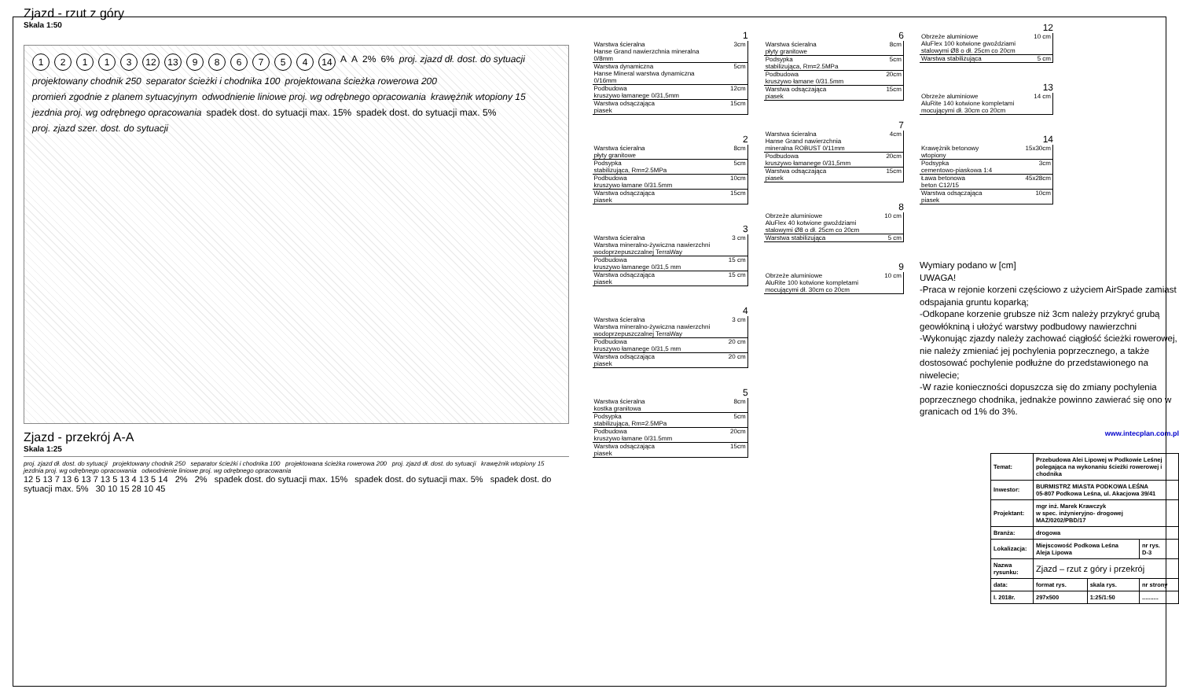Zjazd - rzut z góry
Skala 1:50
1
2
1
1
3
12
13
9
8
6
7
5
4
14
A A 2% 6% proj. zjazd dł. dost. do sytuacji projektowany chodnik 250 separator ścieżki i chodnika 100 projektowana ścieżka rowerowa 200 promień zgodnie z planem sytuacyjnym odwodnienie liniowe proj. wg odrębnego opracowania krawężnik wtopiony 15 jezdnia proj. wg odrębnego opracowania spadek dost. do sytuacji max. 15% spadek dost. do sytuacji max. 5% proj. zjazd szer. dost. do sytuacji
Zjazd - przekrój A-A
Skala 1:25
proj. zjazd dł. dost. do sytuacji projektowany chodnik 250 separator ścieżki i chodnika 100 projektowana ścieżka rowerowa 200 proj. zjazd dł. dost. do sytuacji krawężnik wtopiony 15 jezdnia proj. wg odrębnego opracowania odwodnienie liniowe proj. wg odrębnego opracowania
12 5 13 7 13 6 13 7 13 5 13 4 13 5 14 2% 2% spadek dost. do sytuacji max. 15% spadek dost. do sytuacji max. 5% spadek dost. do sytuacji max. 5% 30 10 15 28 10 45
1
| Warstwa ścieralna Hanse Grand nawierzchnia mineralna 0/8mm | 3cm |
| Warstwa dynamiczna Hanse Mineral warstwa dynamiczna 0/16mm | 5cm |
| Podbudowa kruszywo łamanege 0/31,5mm | 12cm |
| Warstwa odsączająca piasek | 15cm |
2
| Warstwa ścieralna płyty granitowe | 8cm |
| Podsypka stabilizująca, Rm=2.5MPa | 5cm |
| Podbudowa kruszywo łamane 0/31.5mm | 10cm |
| Warstwa odsączająca piasek | 15cm |
3
| Warstwa ścieralna Warstwa mineralno-żywiczna nawierzchni wodoprzepuszczalnej TerraWay | 3 cm |
| Podbudowa kruszywo łamanege 0/31,5 mm | 15 cm |
| Warstwa odsączająca piasek | 15 cm |
4
| Warstwa ścieralna Warstwa mineralno-żywiczna nawierzchni wodoprzepuszczalnej TerraWay | 3 cm |
| Podbudowa kruszywo łamanege 0/31,5 mm | 20 cm |
| Warstwa odsączająca piasek | 20 cm |
5
| Warstwa ścieralna kostka granitowa | 8cm |
| Podsypka stabilizująca, Rm=2.5MPa | 5cm |
| Podbudowa kruszywo łamane 0/31.5mm | 20cm |
| Warstwa odsączająca piasek | 15cm |
6
| Warstwa ścieralna płyty granitowe | 8cm |
| Podsypka stabilizująca, Rm=2.5MPa | 5cm |
| Podbudowa kruszywo łamane 0/31.5mm | 20cm |
| Warstwa odsączająca piasek | 15cm |
7
| Warstwa ścieralna Hanse Grand nawierzchnia mineralna ROBUST 0/11mm | 4cm |
| Podbudowa kruszywo łamanege 0/31,5mm | 20cm |
| Warstwa odsączająca piasek | 15cm |
8
| Obrzeże aluminiowe AluFlex 40 kotwione gwoździami stalowymi Ø8 o dł. 25cm co 20cm | 10 cm |
| Warstwa stabilizująca | 5 cm |
9
| Obrzeże aluminiowe AluRite 100 kotwione kompletami mocującymi dł. 30cm co 20cm | 10 cm |
12
| Obrzeże aluminiowe AluFlex 100 kotwione gwoździami stalowymi Ø8 o dł. 25cm co 20cm | 10 cm |
| Warstwa stabilizująca | 5 cm |
13
| Obrzeże aluminiowe AluRite 140 kotwione kompletami mocującymi dł. 30cm co 20cm | 14 cm |
14
| Krawężnik betonowy wtopiony | 15x30cm |
| Podsypka cementowo-piaskowa 1:4 | 3cm |
| Ława betonowa beton C12/15 | 45x28cm |
| Warstwa odsączająca piasek | 10cm |
Wymiary podano w [cm]
UWAGA!
-Praca w rejonie korzeni częściowo z użyciem AirSpade zamiast odspajania gruntu koparką;
-Odkopane korzenie grubsze niż 3cm należy przykryć grubą geowłókniną i ułożyć warstwy podbudowy nawierzchni
-Wykonując zjazdy należy zachować ciągłość ścieżki rowerowej, nie należy zmieniać jej pochylenia poprzecznego, a także dostosować pochylenie podłużne do przedstawionego na niwelecie;
-W razie konieczności dopuszcza się do zmiany pochylenia poprzecznego chodnika, jednakże powinno zawierać się ono w granicach od 1% do 3%.
www.intecplan.com.pl
| Temat: | Przebudowa Alei Lipowej w Podkowie Leśnej polegająca na wykonaniu ścieżki rowerowej i chodnika | | |
| Inwestor: | BURMISTRZ MIASTA PODKOWA LEŚNA 05-807 Podkowa Leśna, ul. Akacjowa 39/41 | | |
| Projektant: | mgr inż. Marek Krawczyk w spec. inżynieryjno- drogowej MAZ/0202/PBD/17 | | |
| Branża: | drogowa | | |
| Lokalizacja: | Miejscowość Podkowa Leśna Aleja Lipowa | | nr rys. D-3 |
| Nazwa rysunku: | Zjazd – rzut z góry i przekrój | | |
| data: | format rys. | skala rys. | nr strony |
| I. 2018r. | 297x500 | 1:25/1:50 | .......... |